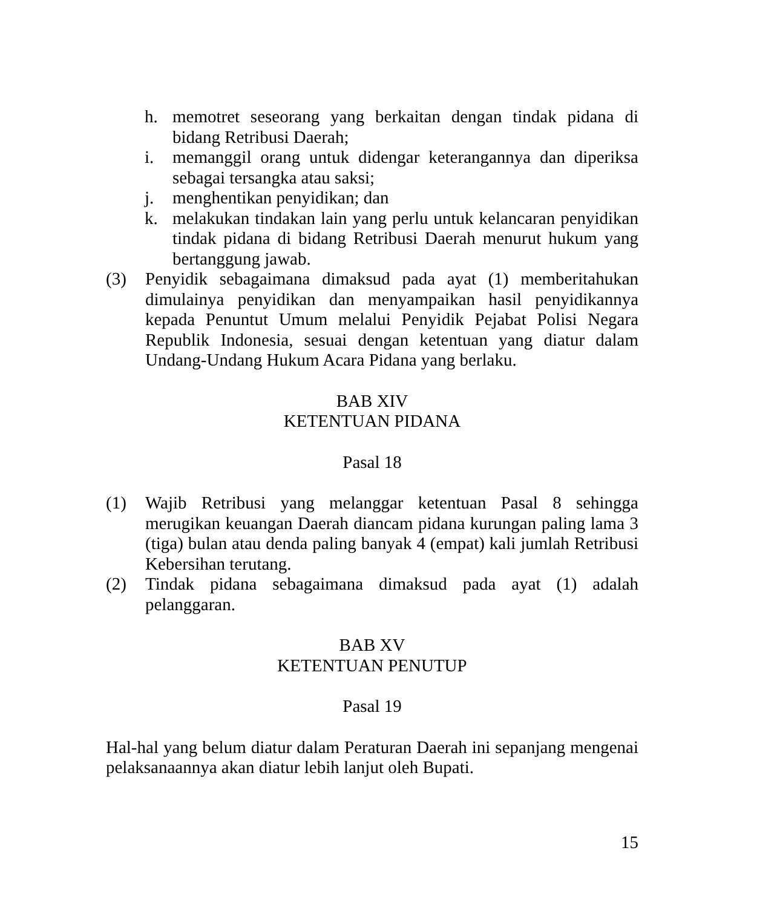h. memotret seseorang yang berkaitan dengan tindak pidana di bidang Retribusi Daerah;
i. memanggil orang untuk didengar keterangannya dan diperiksa sebagai tersangka atau saksi;
j. menghentikan penyidikan; dan
k. melakukan tindakan lain yang perlu untuk kelancaran penyidikan tindak pidana di bidang Retribusi Daerah menurut hukum yang bertanggung jawab.
(3) Penyidik sebagaimana dimaksud pada ayat (1) memberitahukan dimulainya penyidikan dan menyampaikan hasil penyidikannya kepada Penuntut Umum melalui Penyidik Pejabat Polisi Negara Republik Indonesia, sesuai dengan ketentuan yang diatur dalam Undang-Undang Hukum Acara Pidana yang berlaku.
BAB XIV
KETENTUAN PIDANA
Pasal 18
(1) Wajib Retribusi yang melanggar ketentuan Pasal 8 sehingga merugikan keuangan Daerah diancam pidana kurungan paling lama 3 (tiga) bulan atau denda paling banyak 4 (empat) kali jumlah Retribusi Kebersihan terutang.
(2) Tindak pidana sebagaimana dimaksud pada ayat (1) adalah pelanggaran.
BAB XV
KETENTUAN PENUTUP
Pasal 19
Hal-hal yang belum diatur dalam Peraturan Daerah ini sepanjang mengenai pelaksanaannya akan diatur lebih lanjut oleh Bupati.
15